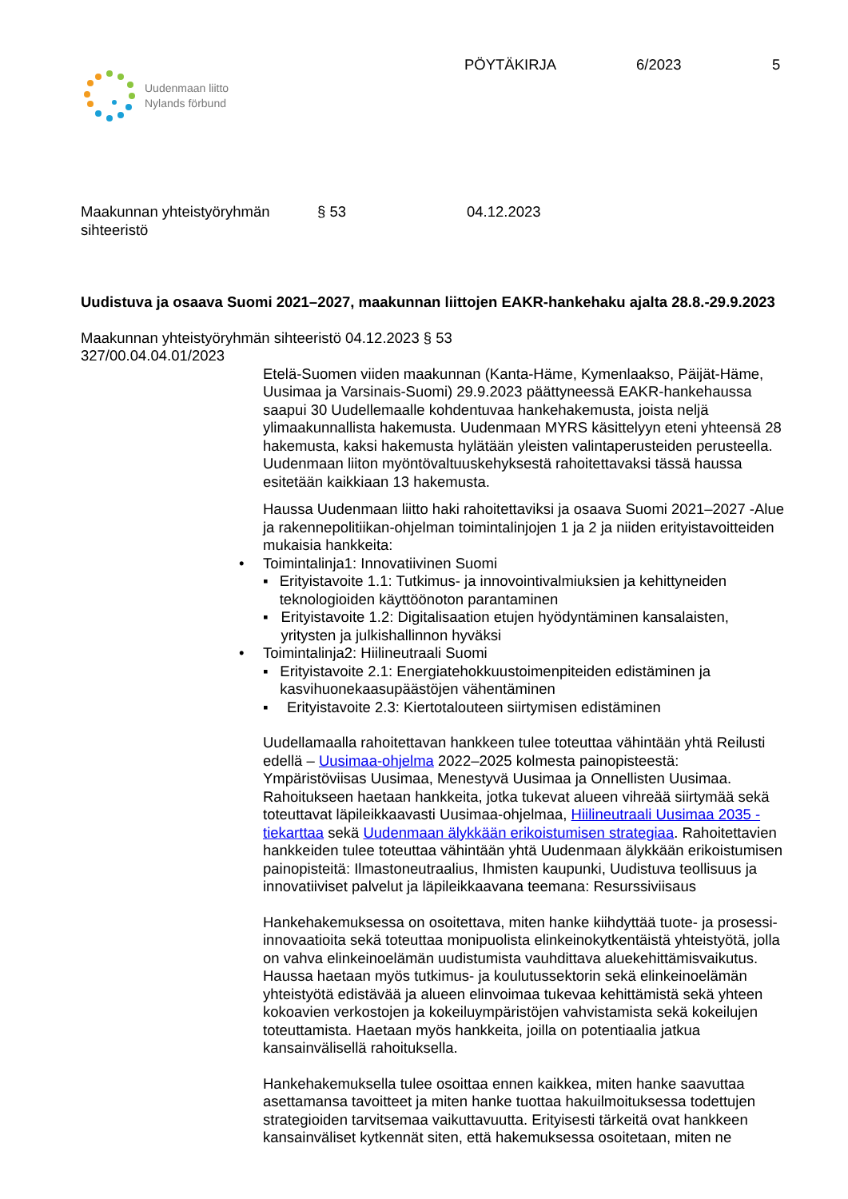Uudenmaan liitto
Nylands förbund
PÖYTÄKIRJA 6/2023 5
Maakunnan yhteistyöryhmän
sihteeristö § 53 04.12.2023
Uudistuva ja osaava Suomi 2021–2027, maakunnan liittojen EAKR-hankehaku ajalta 28.8.-29.9.2023
Maakunnan yhteistyöryhmän sihteeristö 04.12.2023 § 53
327/00.04.04.01/2023
Etelä-Suomen viiden maakunnan (Kanta-Häme, Kymenlaakso, Päijät-Häme, Uusimaa ja Varsinais-Suomi) 29.9.2023 päättyneessä EAKR-hankehaussa saapui 30 Uudellemaalle kohdentuvaa hankehakemusta, joista neljä ylimaakunnallista hakemusta. Uudenmaan MYRS käsittelyyn eteni yhteensä 28 hakemusta, kaksi hakemusta hylätään yleisten valintaperusteiden perusteella. Uudenmaan liiton myöntövaltuuskehyksestä rahoitettavaksi tässä haussa esitetään kaikkiaan 13 hakemusta.
Haussa Uudenmaan liitto haki rahoitettaviksi ja osaava Suomi 2021–2027 -Alue ja rakennepolitiikan-ohjelman toimintalinjojen 1 ja 2 ja niiden erityistavoitteiden mukaisia hankkeita:
• Toimintalinja1: Innovatiivinen Suomi
▪ Erityistavoite 1.1: Tutkimus- ja innovointivalmiuksien ja kehittyneiden teknologioiden käyttöönoton parantaminen
▪ Erityistavoite 1.2: Digitalisaation etujen hyödyntäminen kansalaisten, yritysten ja julkishallinnon hyväksi
• Toimintalinja2: Hiilineutraali Suomi
▪ Erityistavoite 2.1: Energiatehokkuustoimenpiteiden edistäminen ja kasvihuonekaasupäästöjen vähentäminen
▪ Erityistavoite 2.3: Kiertotalouteen siirtymisen edistäminen
Uudellamaalla rahoitettavan hankkeen tulee toteuttaa vähintään yhtä Reilusti edellä – Uusimaa-ohjelma 2022–2025 kolmesta painopisteestä: Ympäristöviisas Uusimaa, Menestyvä Uusimaa ja Onnellisten Uusimaa. Rahoitukseen haetaan hankkeita, jotka tukevat alueen vihreää siirtymää sekä toteuttavat läpileikkaavasti Uusimaa-ohjelmaa, Hiilineutraali Uusimaa 2035 -tiekarttaa sekä Uudenmaan älykkään erikoistumisen strategiaa. Rahoitettavien hankkeiden tulee toteuttaa vähintään yhtä Uudenmaan älykkään erikoistumisen painopisteitä: Ilmastoneutraalius, Ihmisten kaupunki, Uudistuva teollisuus ja innovatiiviset palvelut ja läpileikkaavana teemana: Resurssiviisaus
Hankehakemuksessa on osoitettava, miten hanke kiihdyttää tuote- ja prosessi-innovaatioita sekä toteuttaa monipuolista elinkeinokytkentäistä yhteistyötä, jolla on vahva elinkeinoelämän uudistumista vauhdittava aluekehittämisvaikutus. Haussa haetaan myös tutkimus- ja koulutussektorin sekä elinkeinoelämän yhteistyötä edistävää ja alueen elinvoimaa tukevaa kehittämistä sekä yhteen kokoavien verkostojen ja kokeiluympäristöjen vahvistamista sekä kokeilujen toteuttamista. Haetaan myös hankkeita, joilla on potentiaalia jatkua kansainvälisellä rahoituksella.
Hankehakemuksella tulee osoittaa ennen kaikkea, miten hanke saavuttaa asettamansa tavoitteet ja miten hanke tuottaa hakuilmoituksessa todettujen strategioiden tarvitsemaa vaikuttavuutta. Erityisesti tärkeitä ovat hankkeen kansainväliset kytkennät siten, että hakemuksessa osoitetaan, miten ne